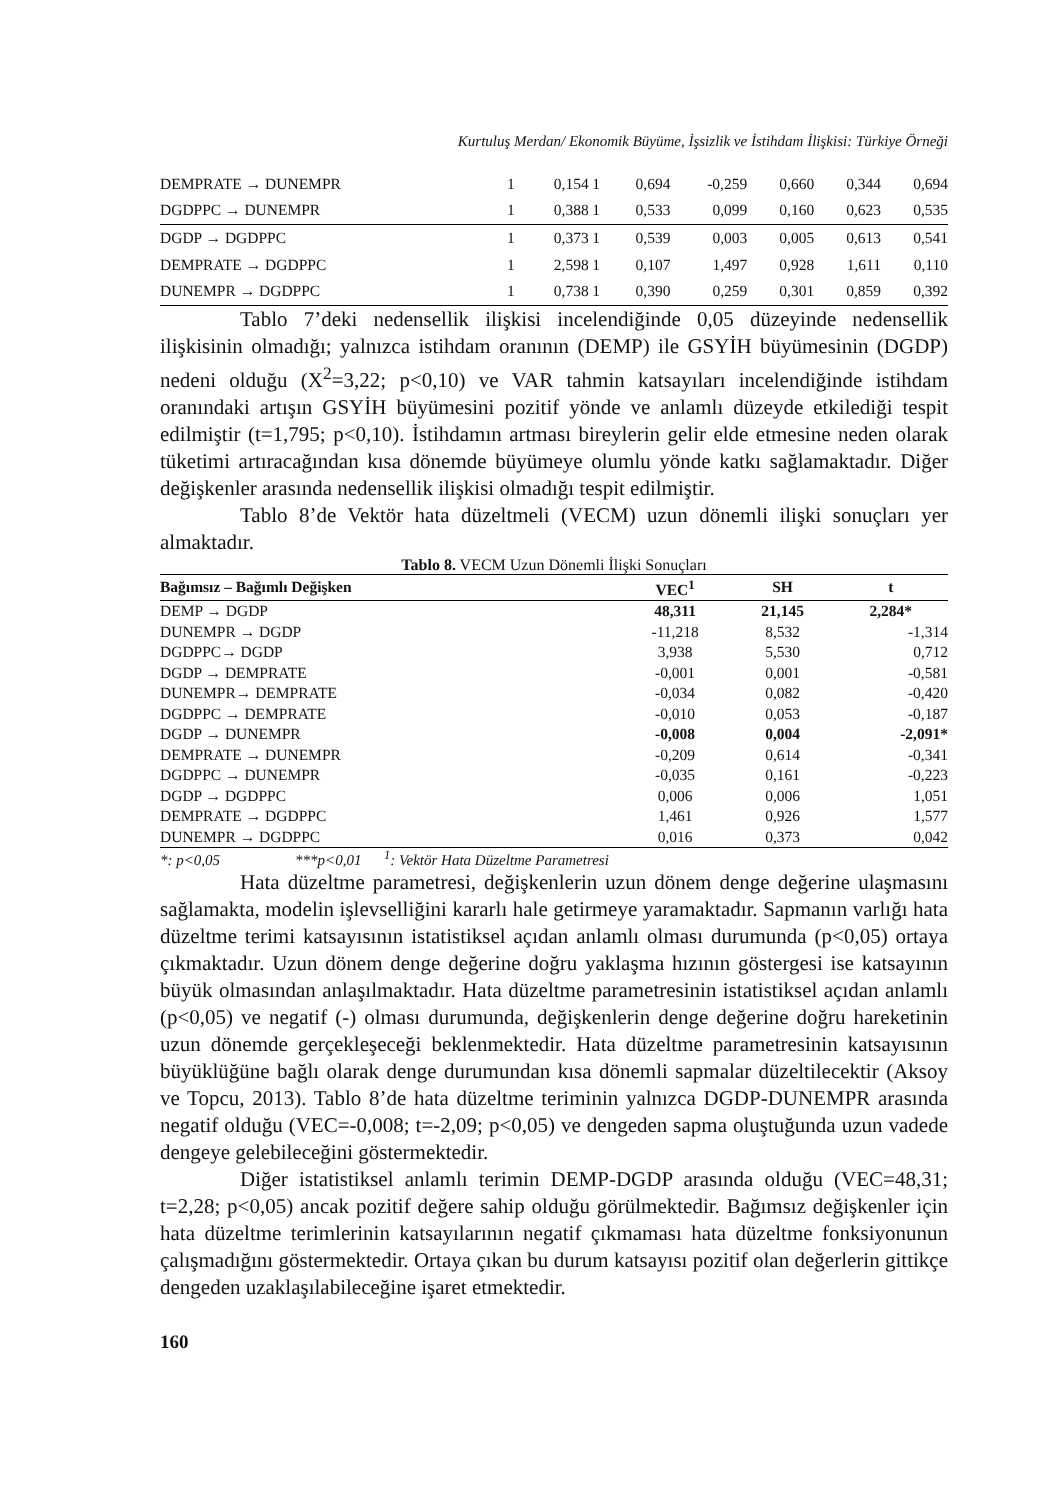Kurtuluş Merdan/ Ekonomik Büyüme, İşsizlik ve İstihdam İlişkisi: Türkiye Örneği
| DEMPRATE → DUNEMPR | 1 | 0,154 | 1 | 0,694 | -0,259 | 0,660 | 0,344 | 0,694 |
| DGDPPC → DUNEMPR | 1 | 0,388 | 1 | 0,533 | 0,099 | 0,160 | 0,623 | 0,535 |
| DGDP → DGDPPC | 1 | 0,373 | 1 | 0,539 | 0,003 | 0,005 | 0,613 | 0,541 |
| DEMPRATE → DGDPPC | 1 | 2,598 | 1 | 0,107 | 1,497 | 0,928 | 1,611 | 0,110 |
| DUNEMPR → DGDPPC | 1 | 0,738 | 1 | 0,390 | 0,259 | 0,301 | 0,859 | 0,392 |
Tablo 7’deki nedensellik ilişkisi incelendiğinde 0,05 düzeyinde nedensellik ilişkisinin olmadığı; yalnızca istihdam oranının (DEMP) ile GSYİH büyümesinin (DGDP) nedeni olduğu (X<sup>2</sup>=3,22; p<0,10) ve VAR tahmin katsayıları incelendiğinde istihdam oranındaki artışın GSYİH büyümesini pozitif yönde ve anlamlı düzeyde etkilediği tespit edilmiştir (t=1,795; p<0,10). İstihdamın artması bireylerin gelir elde etmesine neden olarak tüketimi artıracağından kısa dönemde büyümeye olumlu yönde katkı sağlamaktadır. Diğer değişkenler arasında nedensellik ilişkisi olmadığı tespit edilmiştir.
Tablo 8’de Vektör hata düzeltmeli (VECM) uzun dönemli ilişki sonuçları yer almaktadır.
Tablo 8. VECM Uzun Dönemli İlişki Sonuçları
| Bağımsız – Bağımlı Değişken | VEC<sup>1</sup> | SH | t |
| --- | --- | --- | --- |
| DEMP → DGDP | 48,311 | 21,145 | 2,284* |
| DUNEMPR → DGDP | -11,218 | 8,532 | -1,314 |
| DGDPPC→ DGDP | 3,938 | 5,530 | 0,712 |
| DGDP → DEMPRATE | -0,001 | 0,001 | -0,581 |
| DUNEMPR→ DEMPRATE | -0,034 | 0,082 | -0,420 |
| DGDPPC → DEMPRATE | -0,010 | 0,053 | -0,187 |
| DGDP → DUNEMPR | -0,008 | 0,004 | -2,091* |
| DEMPRATE → DUNEMPR | -0,209 | 0,614 | -0,341 |
| DGDPPC → DUNEMPR | -0,035 | 0,161 | -0,223 |
| DGDP → DGDPPC | 0,006 | 0,006 | 1,051 |
| DEMPRATE → DGDPPC | 1,461 | 0,926 | 1,577 |
| DUNEMPR → DGDPPC | 0,016 | 0,373 | 0,042 |
*: p<0,05 ***p<0,01 <sup>1</sup>: Vektör Hata Düzeltme Parametresi
Hata düzeltme parametresi, değişkenlerin uzun dönem denge değerine ulaşmasını sağlamakta, modelin işlevselliğini kararlı hale getirmeye yaramaktadır. Sapmanın varlığı hata düzeltme terimi katsayısının istatistiksel açıdan anlamlı olması durumunda (p<0,05) ortaya çıkmaktadır. Uzun dönem denge değerine doğru yaklaşma hızının göstergesi ise katsayının büyük olmasından anlaşılmaktadır. Hata düzeltme parametresinin istatistiksel açıdan anlamlı (p<0,05) ve negatif (-) olması durumunda, değişkenlerin denge değerine doğru hareketinin uzun dönemde gerçekleşeceği beklenmektedir. Hata düzeltme parametresinin katsayısının büyüklüğüne bağlı olarak denge durumundan kısa dönemli sapmalar düzeltilecektir (Aksoy ve Topcu, 2013). Tablo 8’de hata düzeltme teriminin yalnızca DGDP-DUNEMPR arasında negatif olduğu (VEC=-0,008; t=-2,09; p<0,05) ve dengeden sapma oluştuğunda uzun vadede dengeye gelebileceğini göstermektedir.
Diğer istatistiksel anlamlı terimin DEMP-DGDP arasında olduğu (VEC=48,31; t=2,28; p<0,05) ancak pozitif değere sahip olduğu görülmektedir. Bağımsız değişkenler için hata düzeltme terimlerinin katsayılarının negatif çıkmaması hata düzeltme fonksiyonunun çalışmadığını göstermektedir. Ortaya çıkan bu durum katsayısı pozitif olan değerlerin gittikçe dengeden uzaklaşılabileceğine işaret etmektedir.
160